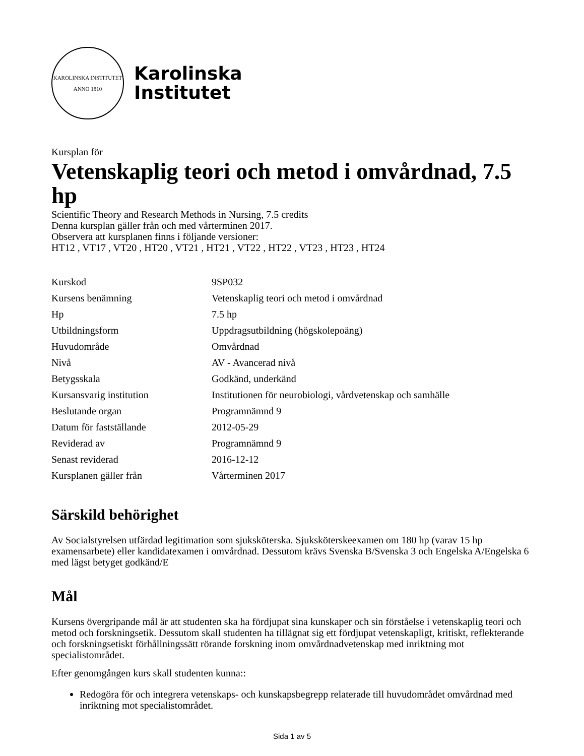KAROLINSKA INSTITUTET
ANNO 1810
Karolinska
Institutet
Kursplan för
Vetenskaplig teori och metod i omvårdnad, 7.5 hp
Scientific Theory and Research Methods in Nursing, 7.5 credits
Denna kursplan gäller från och med vårterminen 2017.
Observera att kursplanen finns i följande versioner:
HT12 , VT17 , VT20 , HT20 , VT21 , HT21 , VT22 , HT22 , VT23 , HT23 , HT24
| Kurskod | 9SP032 |
| Kursens benämning | Vetenskaplig teori och metod i omvårdnad |
| Hp | 7.5 hp |
| Utbildningsform | Uppdragsutbildning (högskolepoäng) |
| Huvudområde | Omvårdnad |
| Nivå | AV - Avancerad nivå |
| Betygsskala | Godkänd, underkänd |
| Kursansvarig institution | Institutionen för neurobiologi, vårdvetenskap och samhälle |
| Beslutande organ | Programnämnd 9 |
| Datum för fastställande | 2012-05-29 |
| Reviderad av | Programnämnd 9 |
| Senast reviderad | 2016-12-12 |
| Kursplanen gäller från | Vårterminen 2017 |
Särskild behörighet
Av Socialstyrelsen utfärdad legitimation som sjuksköterska. Sjuksköterskeexamen om 180 hp (varav 15 hp examensarbete) eller kandidatexamen i omvårdnad. Dessutom krävs Svenska B/Svenska 3 och Engelska A/Engelska 6 med lägst betyget godkänd/E
Mål
Kursens övergripande mål är att studenten ska ha fördjupat sina kunskaper och sin förståelse i vetenskaplig teori och metod och forskningsetik. Dessutom skall studenten ha tillägnat sig ett fördjupat vetenskapligt, kritiskt, reflekterande och forskningsetiskt förhållningssätt rörande forskning inom omvårdnadvetenskap med inriktning mot specialistområdet.
Efter genomgången kurs skall studenten kunna::
Redogöra för och integrera vetenskaps- och kunskapsbegrepp relaterade till huvudområdet omvårdnad med inriktning mot specialistområdet.
Sida 1 av 5